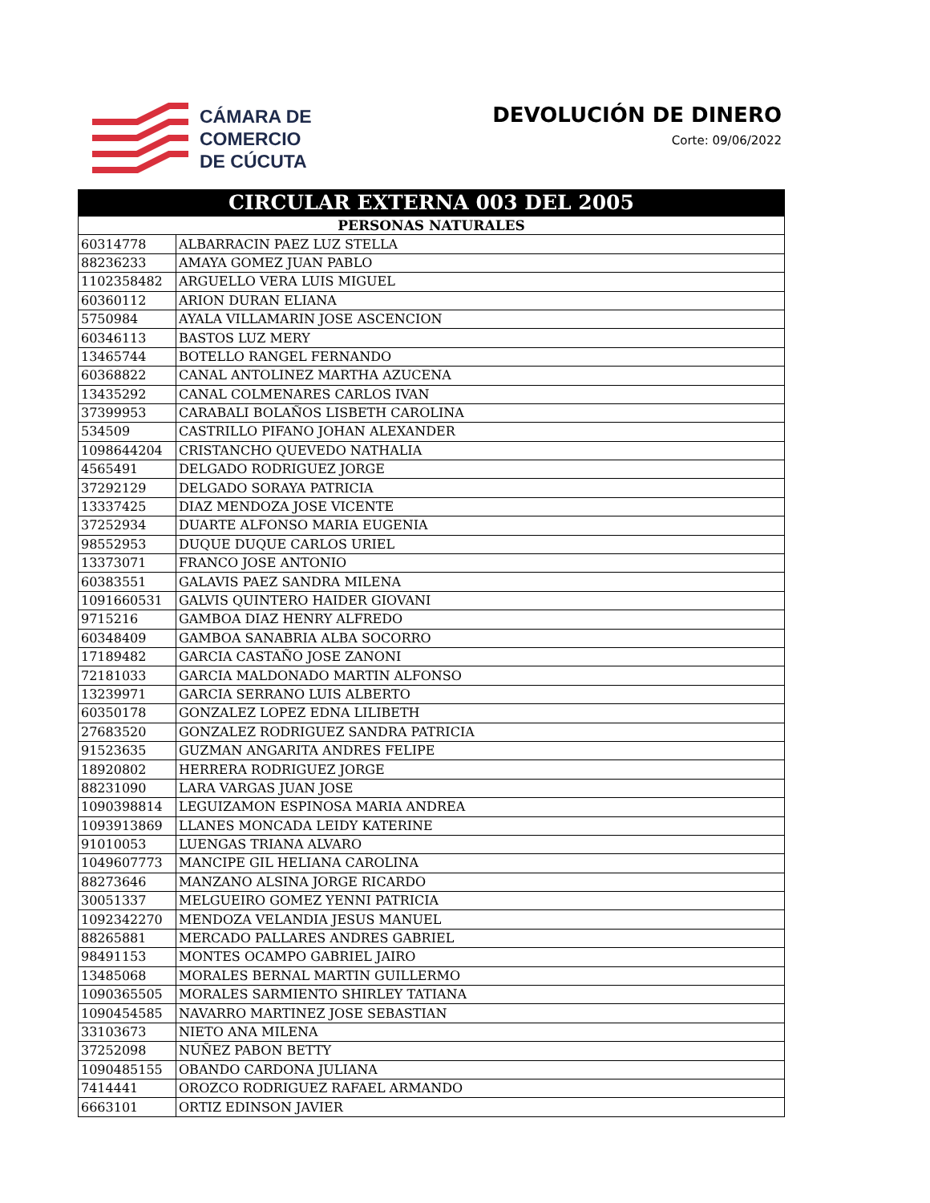CÁMARA DE
COMERCIO
DE CÚCUTA
DEVOLUCIÓN DE DINERO
Corte: 09/06/2022
| CIRCULAR EXTERNA 003 DEL 2005 | |
| --- | --- |
| PERSONAS NATURALES | |
| 60314778 | ALBARRACIN PAEZ LUZ STELLA |
| 88236233 | AMAYA GOMEZ JUAN PABLO |
| 1102358482 | ARGUELLO VERA LUIS MIGUEL |
| 60360112 | ARION DURAN ELIANA |
| 5750984 | AYALA VILLAMARIN JOSE ASCENCION |
| 60346113 | BASTOS LUZ MERY |
| 13465744 | BOTELLO RANGEL FERNANDO |
| 60368822 | CANAL ANTOLINEZ MARTHA AZUCENA |
| 13435292 | CANAL COLMENARES CARLOS IVAN |
| 37399953 | CARABALI BOLAÑOS LISBETH CAROLINA |
| 534509 | CASTRILLO PIFANO JOHAN ALEXANDER |
| 1098644204 | CRISTANCHO QUEVEDO NATHALIA |
| 4565491 | DELGADO RODRIGUEZ JORGE |
| 37292129 | DELGADO SORAYA PATRICIA |
| 13337425 | DIAZ MENDOZA JOSE VICENTE |
| 37252934 | DUARTE ALFONSO MARIA EUGENIA |
| 98552953 | DUQUE DUQUE CARLOS URIEL |
| 13373071 | FRANCO JOSE ANTONIO |
| 60383551 | GALAVIS PAEZ SANDRA MILENA |
| 1091660531 | GALVIS QUINTERO HAIDER GIOVANI |
| 9715216 | GAMBOA DIAZ HENRY ALFREDO |
| 60348409 | GAMBOA SANABRIA ALBA SOCORRO |
| 17189482 | GARCIA CASTAÑO JOSE ZANONI |
| 72181033 | GARCIA MALDONADO MARTIN ALFONSO |
| 13239971 | GARCIA SERRANO LUIS ALBERTO |
| 60350178 | GONZALEZ LOPEZ EDNA LILIBETH |
| 27683520 | GONZALEZ RODRIGUEZ SANDRA PATRICIA |
| 91523635 | GUZMAN ANGARITA ANDRES FELIPE |
| 18920802 | HERRERA RODRIGUEZ JORGE |
| 88231090 | LARA VARGAS JUAN JOSE |
| 1090398814 | LEGUIZAMON ESPINOSA MARIA ANDREA |
| 1093913869 | LLANES MONCADA LEIDY KATERINE |
| 91010053 | LUENGAS TRIANA ALVARO |
| 1049607773 | MANCIPE GIL HELIANA CAROLINA |
| 88273646 | MANZANO ALSINA JORGE RICARDO |
| 30051337 | MELGUEIRO GOMEZ YENNI PATRICIA |
| 1092342270 | MENDOZA VELANDIA JESUS MANUEL |
| 88265881 | MERCADO PALLARES ANDRES GABRIEL |
| 98491153 | MONTES OCAMPO GABRIEL JAIRO |
| 13485068 | MORALES BERNAL MARTIN GUILLERMO |
| 1090365505 | MORALES SARMIENTO SHIRLEY TATIANA |
| 1090454585 | NAVARRO MARTINEZ JOSE SEBASTIAN |
| 33103673 | NIETO ANA MILENA |
| 37252098 | NUÑEZ PABON BETTY |
| 1090485155 | OBANDO CARDONA JULIANA |
| 7414441 | OROZCO RODRIGUEZ RAFAEL ARMANDO |
| 6663101 | ORTIZ EDINSON JAVIER |